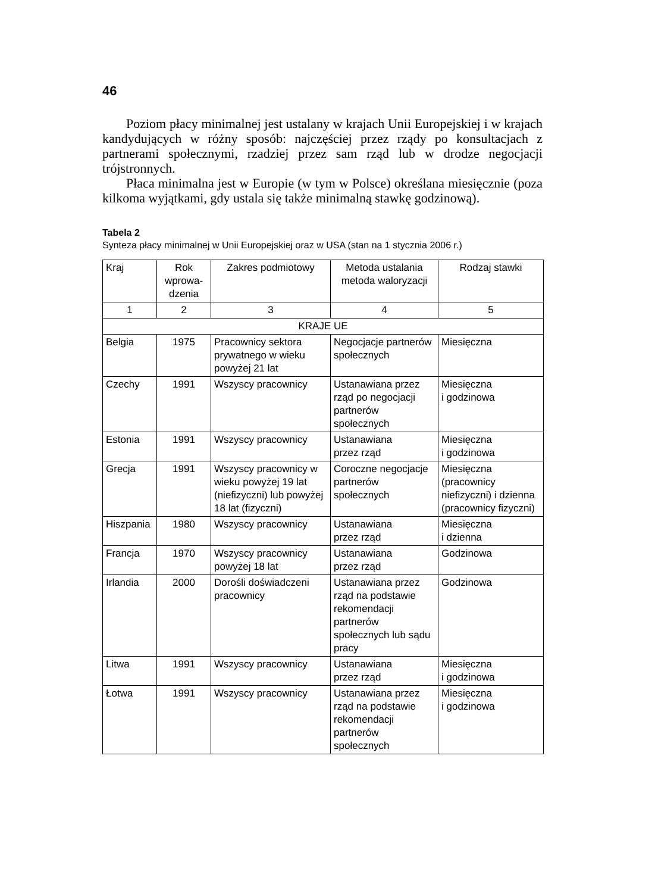46
Poziom płacy minimalnej jest ustalany w krajach Unii Europejskiej i w krajach kandydujących w różny sposób: najczęściej przez rządy po konsultacjach z partnerami społecznymi, rzadziej przez sam rząd lub w drodze negocjacji trójstronnych.
Płaca minimalna jest w Europie (w tym w Polsce) określana miesięcznie (poza kilkoma wyjątkami, gdy ustala się także minimalną stawkę godzinową).
Tabela 2
Synteza płacy minimalnej w Unii Europejskiej oraz w USA (stan na 1 stycznia 2006 r.)
| Kraj | Rok wprowa-dzenia | Zakres podmiotowy | Metoda ustalania metoda waloryzacji | Rodzaj stawki |
| --- | --- | --- | --- | --- |
| 1 | 2 | 3 | 4 | 5 |
| KRAJE UE | | | | |
| Belgia | 1975 | Pracownicy sektora prywatnego w wieku powyżej 21 lat | Negocjacje partnerów społecznych | Miesięczna |
| Czechy | 1991 | Wszyscy pracownicy | Ustanawiana przez rząd po negocjacji partnerów społecznych | Miesięczna i godzinowa |
| Estonia | 1991 | Wszyscy pracownicy | Ustanawiana przez rząd | Miesięczna i godzinowa |
| Grecja | 1991 | Wszyscy pracownicy w wieku powyżej 19 lat (niefizyczni) lub powyżej 18 lat (fizyczni) | Coroczne negocjacje partnerów społecznych | Miesięczna (pracownicy niefizyczni) i dzienna (pracownicy fizyczni) |
| Hiszpania | 1980 | Wszyscy pracownicy | Ustanawiana przez rząd | Miesięczna i dzienna |
| Francja | 1970 | Wszyscy pracownicy powyżej 18 lat | Ustanawiana przez rząd | Godzinowa |
| Irlandia | 2000 | Dorośli doświadczeni pracownicy | Ustanawiana przez rząd na podstawie rekomendacji partnerów społecznych lub sądu pracy | Godzinowa |
| Litwa | 1991 | Wszyscy pracownicy | Ustanawiana przez rząd | Miesięczna i godzinowa |
| Łotwa | 1991 | Wszyscy pracownicy | Ustanawiana przez rząd na podstawie rekomendacji partnerów społecznych | Miesięczna i godzinowa |